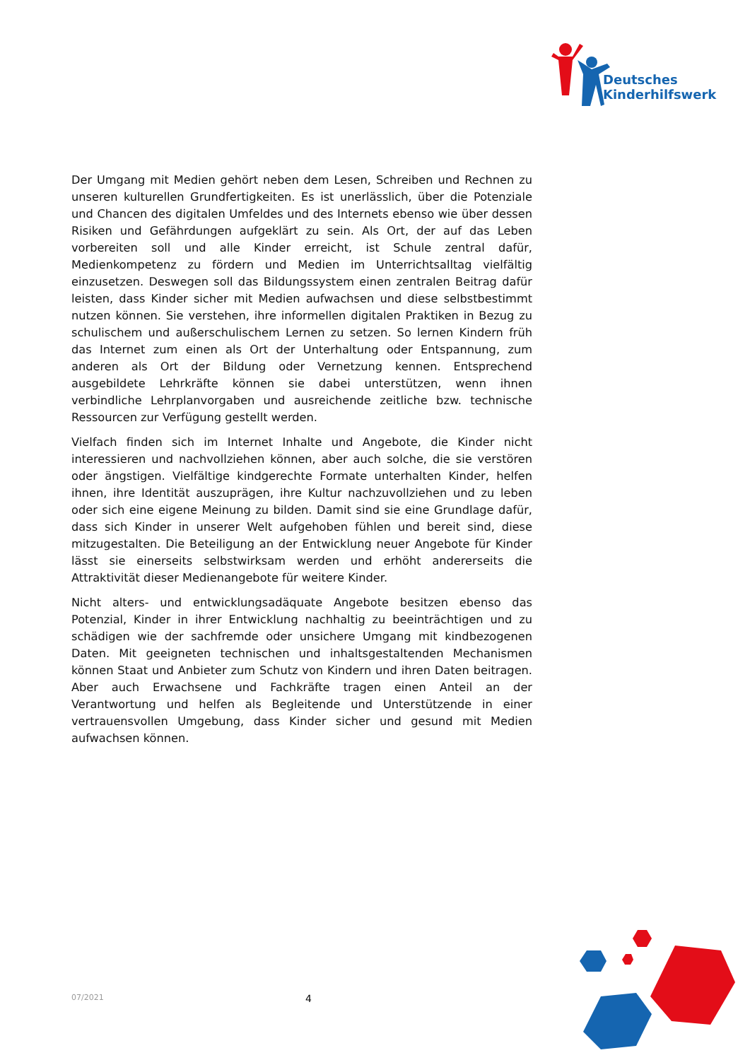Deutsches
Kinderhilfswerk
Der Umgang mit Medien gehört neben dem Lesen, Schreiben und Rechnen zu unseren kulturellen Grundfertigkeiten. Es ist unerlässlich, über die Potenziale und Chancen des digitalen Umfeldes und des Internets ebenso wie über dessen Risiken und Gefährdungen aufgeklärt zu sein. Als Ort, der auf das Leben vorbereiten soll und alle Kinder erreicht, ist Schule zentral dafür, Medienkompetenz zu fördern und Medien im Unterrichtsalltag vielfältig einzusetzen. Deswegen soll das Bildungssystem einen zentralen Beitrag dafür leisten, dass Kinder sicher mit Medien aufwachsen und diese selbstbestimmt nutzen können. Sie verstehen, ihre informellen digitalen Praktiken in Bezug zu schulischem und außerschulischem Lernen zu setzen. So lernen Kindern früh das Internet zum einen als Ort der Unterhaltung oder Entspannung, zum anderen als Ort der Bildung oder Vernetzung kennen. Entsprechend ausgebildete Lehrkräfte können sie dabei unterstützen, wenn ihnen verbindliche Lehrplanvorgaben und ausreichende zeitliche bzw. technische Ressourcen zur Verfügung gestellt werden.
Vielfach finden sich im Internet Inhalte und Angebote, die Kinder nicht interessieren und nachvollziehen können, aber auch solche, die sie verstören oder ängstigen. Vielfältige kindgerechte Formate unterhalten Kinder, helfen ihnen, ihre Identität auszuprägen, ihre Kultur nachzuvollziehen und zu leben oder sich eine eigene Meinung zu bilden. Damit sind sie eine Grundlage dafür, dass sich Kinder in unserer Welt aufgehoben fühlen und bereit sind, diese mitzugestalten. Die Beteiligung an der Entwicklung neuer Angebote für Kinder lässt sie einerseits selbstwirksam werden und erhöht andererseits die Attraktivität dieser Medienangebote für weitere Kinder.
Nicht alters- und entwicklungsadäquate Angebote besitzen ebenso das Potenzial, Kinder in ihrer Entwicklung nachhaltig zu beeinträchtigen und zu schädigen wie der sachfremde oder unsichere Umgang mit kindbezogenen Daten. Mit geeigneten technischen und inhaltsgestaltenden Mechanismen können Staat und Anbieter zum Schutz von Kindern und ihren Daten beitragen. Aber auch Erwachsene und Fachkräfte tragen einen Anteil an der Verantwortung und helfen als Begleitende und Unterstützende in einer vertrauensvollen Umgebung, dass Kinder sicher und gesund mit Medien aufwachsen können.
07/2021 4